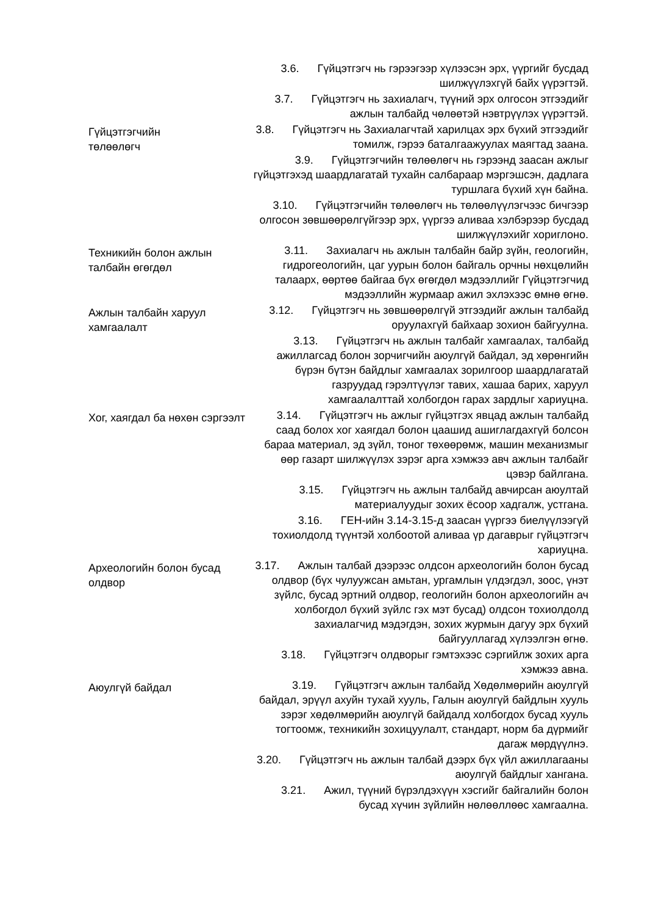3.6. Гүйцэтгэгч нь гэрээгээр хүлээсэн эрх, үүргийг бусдад шилжүүлэхгүй байх үүрэгтэй.
3.7. Гүйцэтгэгч нь захиалагч, түүний эрх олгосон этгээдийг ажлын талбайд чөлөөтэй нэвтрүүлэх үүрэгтэй.
Гүйцэтгэгчийн
төлөөлөгч
3.8. Гүйцэтгэгч нь Захиалагчтай харилцах эрх бүхий этгээдийг томилж, гэрээ баталгаажуулах маягтад заана.
3.9. Гүйцэтгэгчийн төлөөлөгч нь гэрээнд заасан ажлыг гүйцэтгэхэд шаардлагатай тухайн салбараар мэргэшсэн, дадлага туршлага бүхий хүн байна.
3.10. Гүйцэтгэгчийн төлөөлөгч нь төлөөлүүлэгчээс бичгээр олгосон зөвшөөрөлгүйгээр эрх, үүргээ аливаа хэлбэрээр бусдад шилжүүлэхийг хориглоно.
Техникийн болон ажлын талбайн өгөгдөл
3.11. Захиалагч нь ажлын талбайн байр зүйн, геологийн, гидрогеологийн, цаг уурын болон байгаль орчны нөхцөлийн талаарх, өөртөө байгаа бүх өгөгдөл мэдээллийг Гүйцэтгэгчид мэдээллийн журмаар ажил эхлэхээс өмнө өгнө.
Ажлын талбайн харуул хамгаалалт
3.12. Гүйцэтгэгч нь зөвшөөрөлгүй этгээдийг ажлын талбайд оруулахгүй байхаар зохион байгуулна.
3.13. Гүйцэтгэгч нь ажлын талбайг хамгаалах, талбайд ажиллагсад болон зорчигчийн аюулгүй байдал, эд хөрөнгийн бүрэн бүтэн байдлыг хамгаалах зорилгоор шаардлагатай газруудад гэрэлтүүлэг тавих, хашаа барих, харуул хамгаалалттай холбогдон гарах зардлыг хариуцна.
Хог, хаягдал ба нөхөн сэргээлт
3.14. Гүйцэтгэгч нь ажлыг гүйцэтгэх явцад ажлын талбайд саад болох хог хаягдал болон цаашид ашиглагдахгүй болсон бараа материал, эд зүйл, тоног төхөөрөмж, машин механизмыг өөр газарт шилжүүлэх зэрэг арга хэмжээ авч ажлын талбайг цэвэр байлгана.
3.15. Гүйцэтгэгч нь ажлын талбайд авчирсан аюултай материалуудыг зохих ёсоор хадгалж, устгана.
3.16. ГЕН-ийн 3.14-3.15-д заасан үүргээ биелүүлээгүй тохиолдолд түүнтэй холбоотой аливаа үр дагаврыг гүйцэтгэгч хариуцна.
Археологийн болон бусад олдвор
3.17. Ажлын талбай дээрээс олдсон археологийн болон бусад олдвор (бүх чулуужсан амьтан, ургамлын үлдэгдэл, зоос, үнэт зүйлс, бусад эртний олдвор, геологийн болон археологийн ач холбогдол бүхий зүйлс гэх мэт бусад) олдсон тохиолдолд захиалагчид мэдэгдэн, зохих журмын дагуу эрх бүхий байгууллагад хүлээлгэн өгнө.
3.18. Гүйцэтгэгч олдворыг гэмтэхээс сэргийлж зохих арга хэмжээ авна.
Аюулгүй байдал
3.19. Гүйцэтгэгч ажлын талбайд Хөдөлмөрийн аюулгүй байдал, эрүүл ахуйн тухай хууль, Галын аюулгүй байдлын хууль зэрэг хөдөлмөрийн аюулгүй байдалд холбогдох бусад хууль тогтоомж, техникийн зохицуулалт, стандарт, норм ба дүрмийг дагаж мөрдүүлнэ.
3.20. Гүйцэтгэгч нь ажлын талбай дээрх бүх үйл ажиллагааны аюулгүй байдлыг хангана.
3.21. Ажил, түүний бүрэлдэхүүн хэсгийг байгалийн болон бусад хүчин зүйлийн нөлөөллөөс хамгаална.